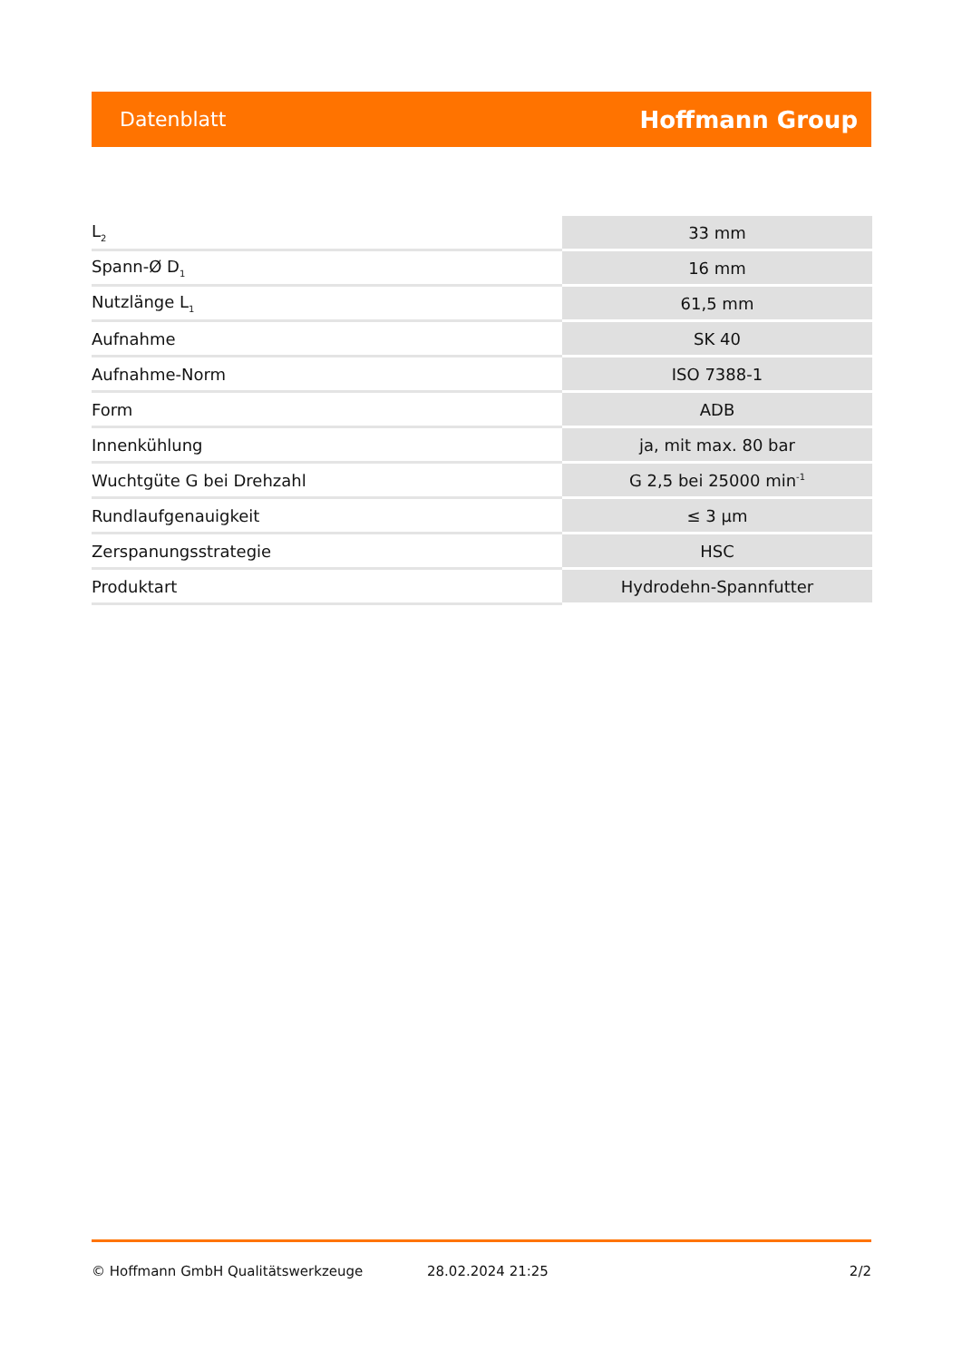Datenblatt Hoffmann Group
| L<sub>2</sub> | 33 mm |
| Spann-Ø D<sub>1</sub> | 16 mm |
| Nutzlänge L<sub>1</sub> | 61,5 mm |
| Aufnahme | SK 40 |
| Aufnahme-Norm | ISO 7388-1 |
| Form | ADB |
| Innenkühlung | ja, mit max. 80 bar |
| Wuchtgüte G bei Drehzahl | G 2,5 bei 25000 min<sup>-1</sup> |
| Rundlaufgenauigkeit | ≤ 3 µm |
| Zerspanungsstrategie | HSC |
| Produktart | Hydrodehn-Spannfutter |
© Hoffmann GmbH Qualitätswerkzeuge 28.02.2024 21:25 2/2